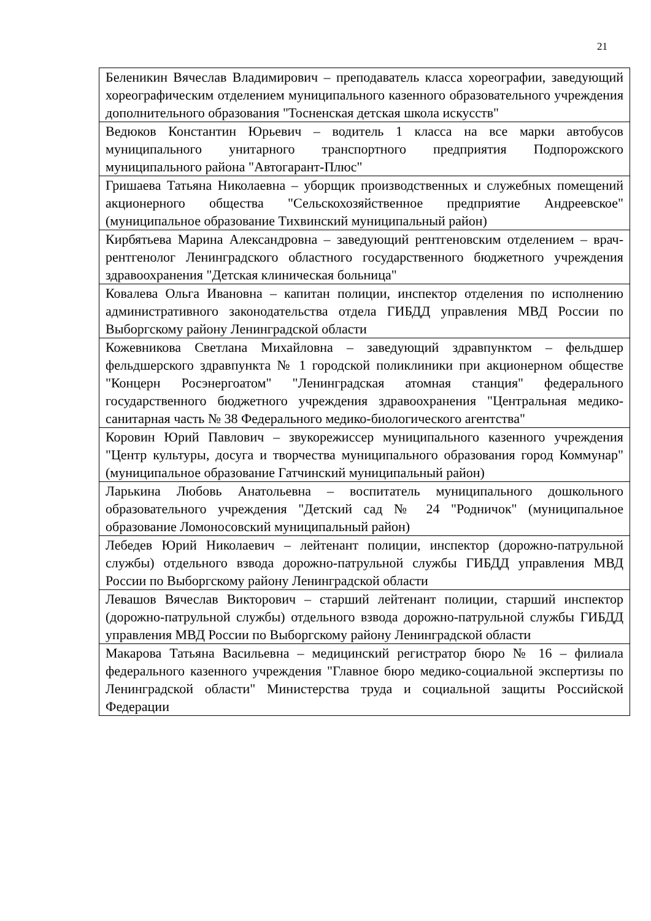21
| Беленикин Вячеслав Владимирович – преподаватель класса хореографии, заведующий хореографическим отделением муниципального казенного образовательного учреждения дополнительного образования "Тосненская детская школа искусств" |
| Ведюков Константин Юрьевич – водитель 1 класса на все марки автобусов муниципального унитарного транспортного предприятия Подпорожского муниципального района "Автогарант-Плюс" |
| Гришаева Татьяна Николаевна – уборщик производственных и служебных помещений акционерного общества "Сельскохозяйственное предприятие Андреевское" (муниципальное образование Тихвинский муниципальный район) |
| Кирбятьева Марина Александровна – заведующий рентгеновским отделением – врач-рентгенолог Ленинградского областного государственного бюджетного учреждения здравоохранения "Детская клиническая больница" |
| Ковалева Ольга Ивановна – капитан полиции, инспектор отделения по исполнению административного законодательства отдела ГИБДД управления МВД России по Выборгскому району Ленинградской области |
| Кожевникова Светлана Михайловна – заведующий здравпунктом – фельдшер фельдшерского здравпункта № 1 городской поликлиники при акционерном обществе "Концерн Росэнергоатом" "Ленинградская атомная станция" федерального государственного бюджетного учреждения здравоохранения "Центральная медико-санитарная часть № 38 Федерального медико-биологического агентства" |
| Коровин Юрий Павлович – звукорежиссер муниципального казенного учреждения "Центр культуры, досуга и творчества муниципального образования город Коммунар" (муниципальное образование Гатчинский муниципальный район) |
| Ларькина Любовь Анатольевна – воспитатель муниципального дошкольного образовательного учреждения "Детский сад № 24 "Родничок" (муниципальное образование Ломоносовский муниципальный район) |
| Лебедев Юрий Николаевич – лейтенант полиции, инспектор (дорожно-патрульной службы) отдельного взвода дорожно-патрульной службы ГИБДД управления МВД России по Выборгскому району Ленинградской области |
| Левашов Вячеслав Викторович – старший лейтенант полиции, старший инспектор (дорожно-патрульной службы) отдельного взвода дорожно-патрульной службы ГИБДД управления МВД России по Выборгскому району Ленинградской области |
| Макарова Татьяна Васильевна – медицинский регистратор бюро № 16 – филиала федерального казенного учреждения "Главное бюро медико-социальной экспертизы по Ленинградской области" Министерства труда и социальной защиты Российской Федерации |